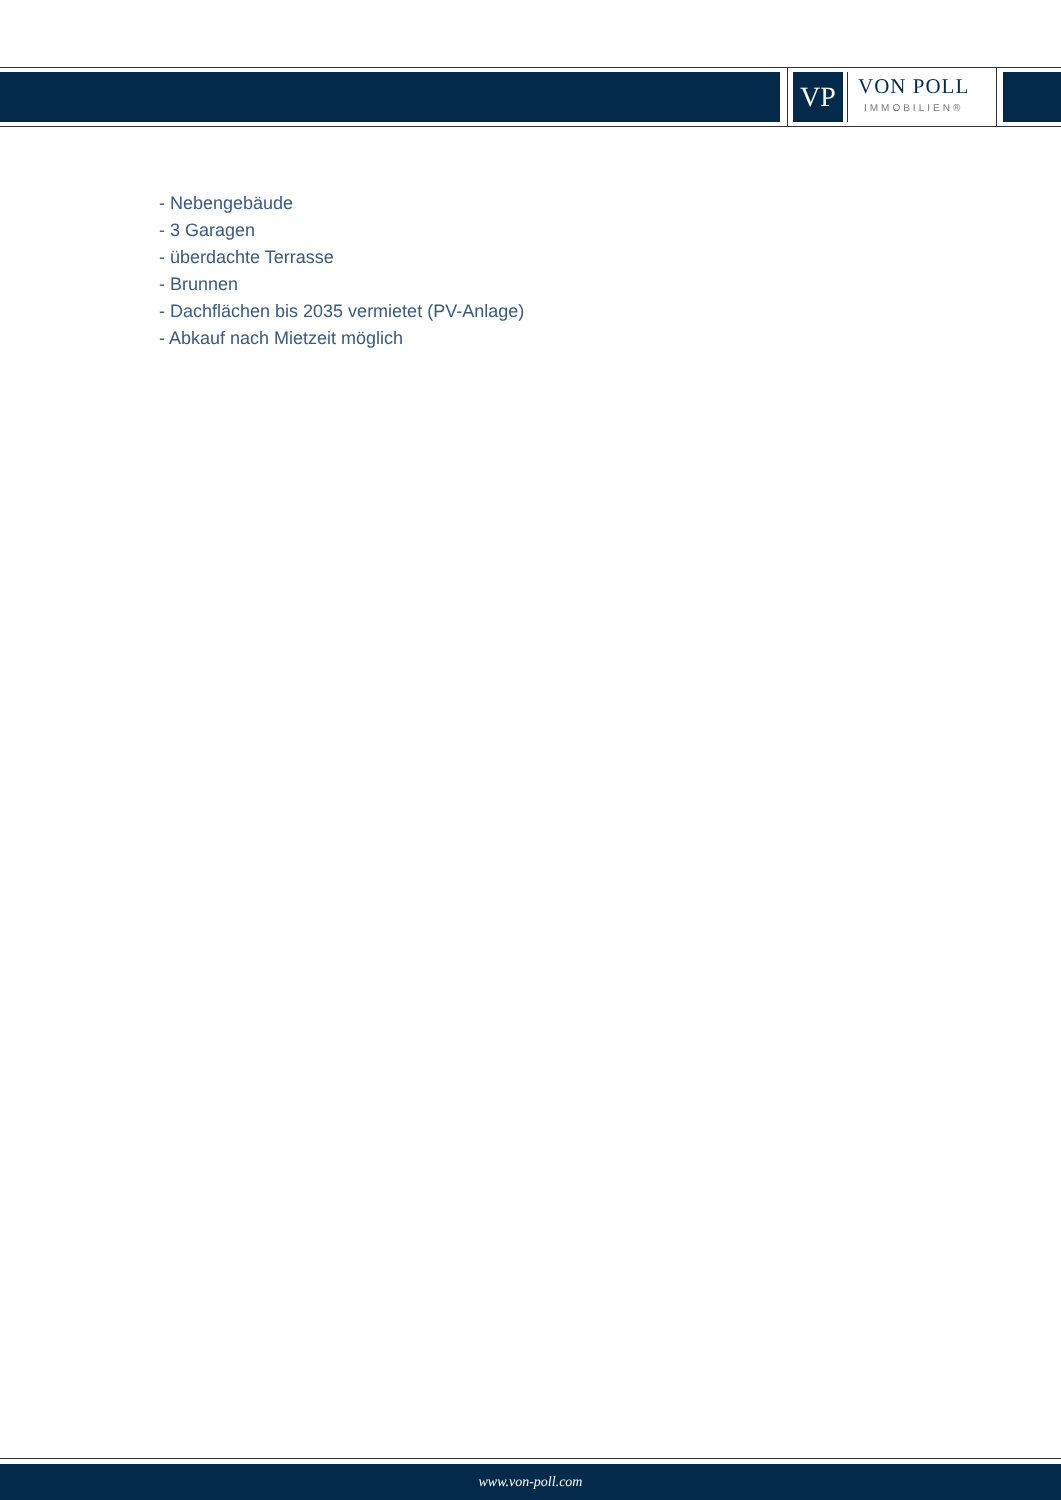VP
VON POLL
IMMOBILIEN®
- Nebengebäude
- 3 Garagen
- überdachte Terrasse
- Brunnen
- Dachflächen bis 2035 vermietet (PV-Anlage)
- Abkauf nach Mietzeit möglich
www.von-poll.com